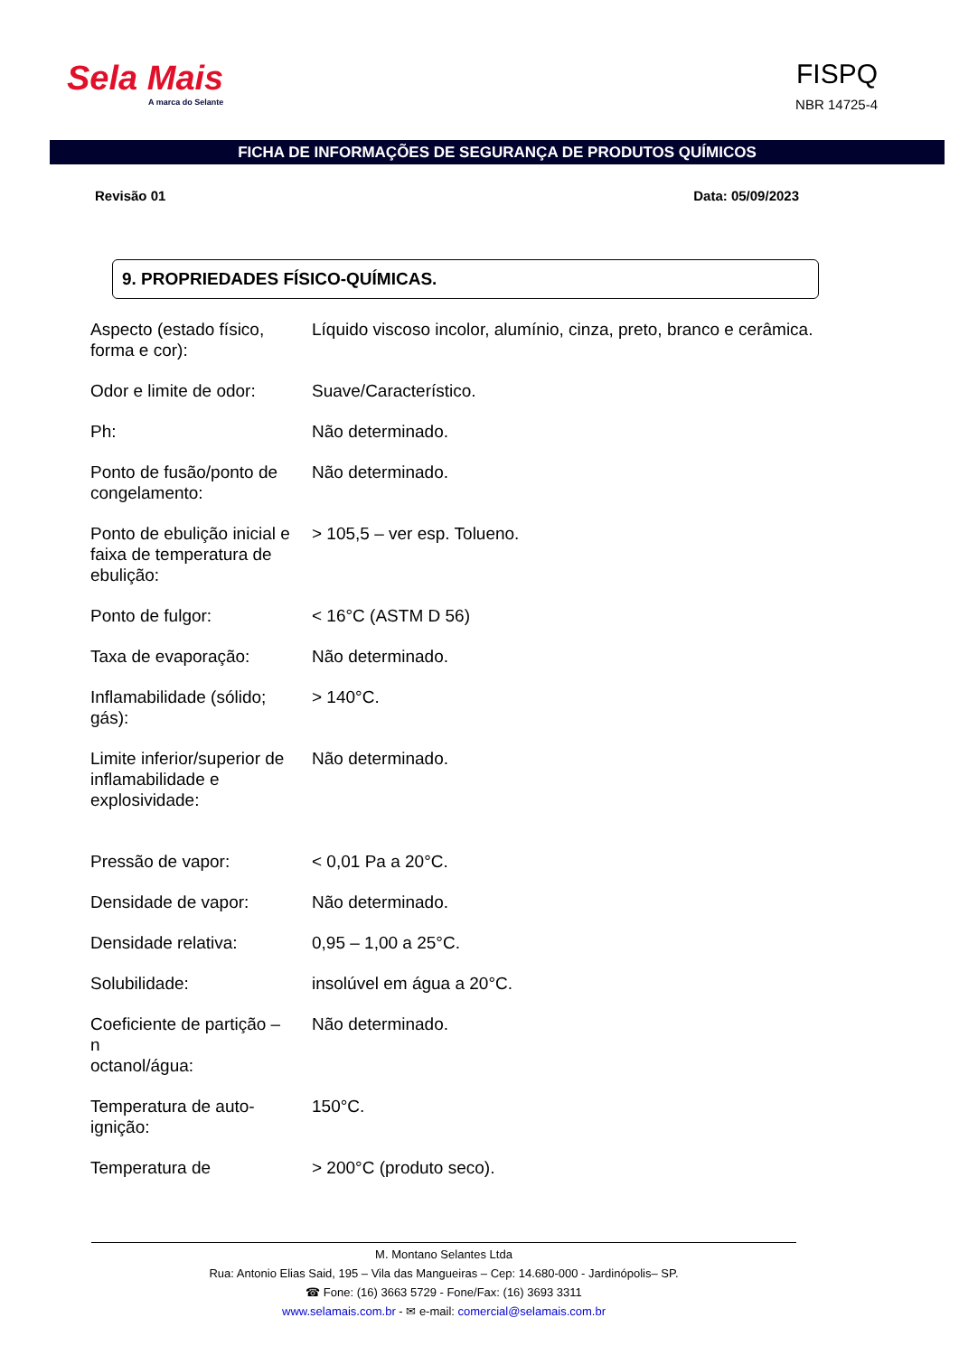Sela Mais
A marca do Selante
FISPQ
NBR 14725-4
FICHA DE INFORMAÇÕES DE SEGURANÇA DE PRODUTOS QUÍMICOS
Revisão 01 Data: 05/09/2023
9. PROPRIEDADES FÍSICO-QUÍMICAS.
| Aspecto (estado físico, forma e cor): | Líquido viscoso incolor, alumínio, cinza, preto, branco e cerâmica. |
| Odor e limite de odor: | Suave/Característico. |
| Ph: | Não determinado. |
| Ponto de fusão/ponto de congelamento: | Não determinado. |
| Ponto de ebulição inicial e faixa de temperatura de ebulição: | > 105,5 – ver esp. Tolueno. |
| Ponto de fulgor: | < 16°C (ASTM D 56) |
| Taxa de evaporação: | Não determinado. |
| Inflamabilidade (sólido; gás): | > 140°C. |
| Limite inferior/superior de inflamabilidade e explosividade: | Não determinado. |
| Pressão de vapor: | < 0,01 Pa a 20°C. |
| Densidade de vapor: | Não determinado. |
| Densidade relativa: | 0,95 – 1,00 a 25°C. |
| Solubilidade: | insolúvel em água a 20°C. |
| Coeficiente de partição – n octanol/água: | Não determinado. |
| Temperatura de auto-ignição: | 150°C. |
| Temperatura de | > 200°C (produto seco). |
M. Montano Selantes Ltda
Rua: Antonio Elias Said, 195 – Vila das Mangueiras – Cep: 14.680-000 - Jardinópolis– SP.
☎ Fone: (16) 3663 5729 - Fone/Fax: (16) 3693 3311
www.selamais.com.br - ✉ e-mail: comercial@selamais.com.br